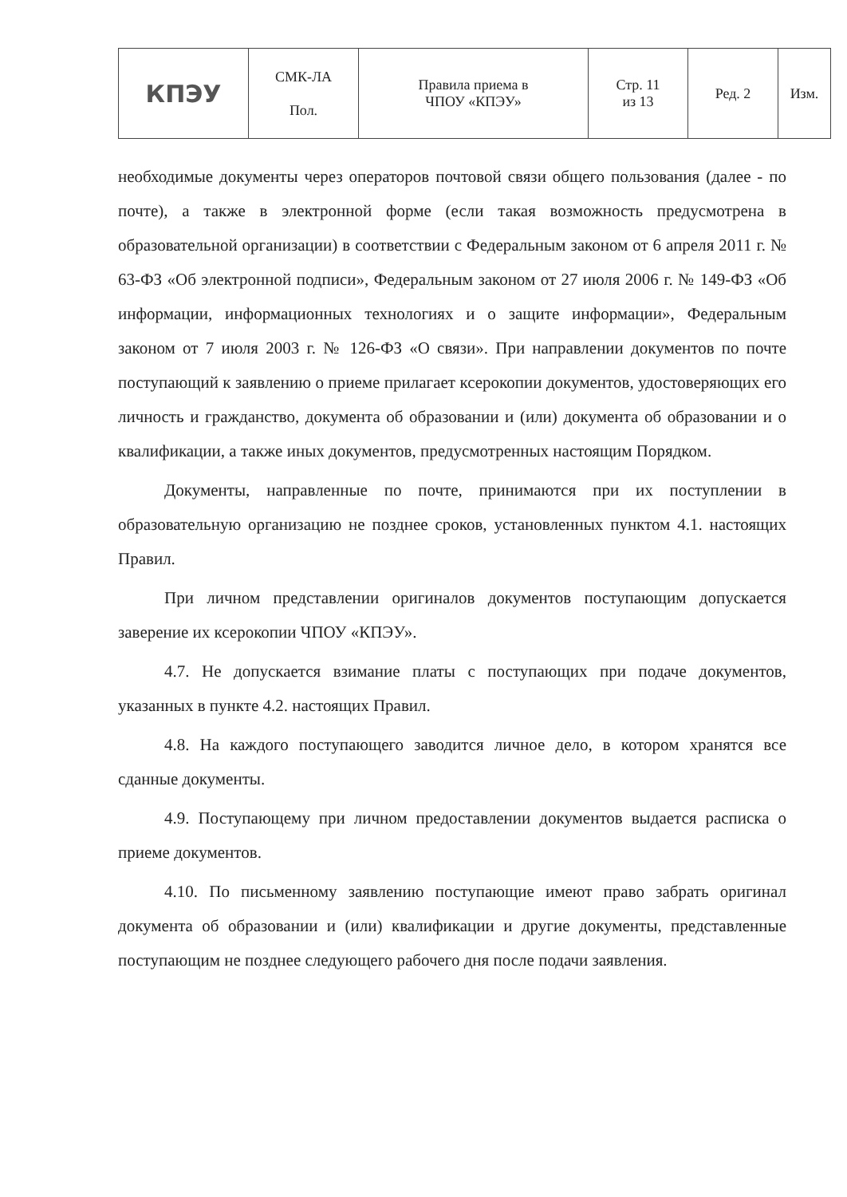| КПЭУ | СМК-ЛА Пол. | Правила приема в ЧПОУ «КПЭУ» | Стр. 11 из 13 | Ред. 2 | Изм. |
необходимые документы через операторов почтовой связи общего пользования (далее - по почте), а также в электронной форме (если такая возможность предусмотрена в образовательной организации) в соответствии с Федеральным законом от 6 апреля 2011 г. № 63-ФЗ «Об электронной подписи», Федеральным законом от 27 июля 2006 г. № 149-ФЗ «Об информации, информационных технологиях и о защите информации», Федеральным законом от 7 июля 2003 г. № 126-ФЗ «О связи». При направлении документов по почте поступающий к заявлению о приеме прилагает ксерокопии документов, удостоверяющих его личность и гражданство, документа об образовании и (или) документа об образовании и о квалификации, а также иных документов, предусмотренных настоящим Порядком.
Документы, направленные по почте, принимаются при их поступлении в образовательную организацию не позднее сроков, установленных пунктом 4.1. настоящих Правил.
При личном представлении оригиналов документов поступающим допускается заверение их ксерокопии ЧПОУ «КПЭУ».
4.7. Не допускается взимание платы с поступающих при подаче документов, указанных в пункте 4.2. настоящих Правил.
4.8. На каждого поступающего заводится личное дело, в котором хранятся все сданные документы.
4.9. Поступающему при личном предоставлении документов выдается расписка о приеме документов.
4.10. По письменному заявлению поступающие имеют право забрать оригинал документа об образовании и (или) квалификации и другие документы, представленные поступающим не позднее следующего рабочего дня после подачи заявления.